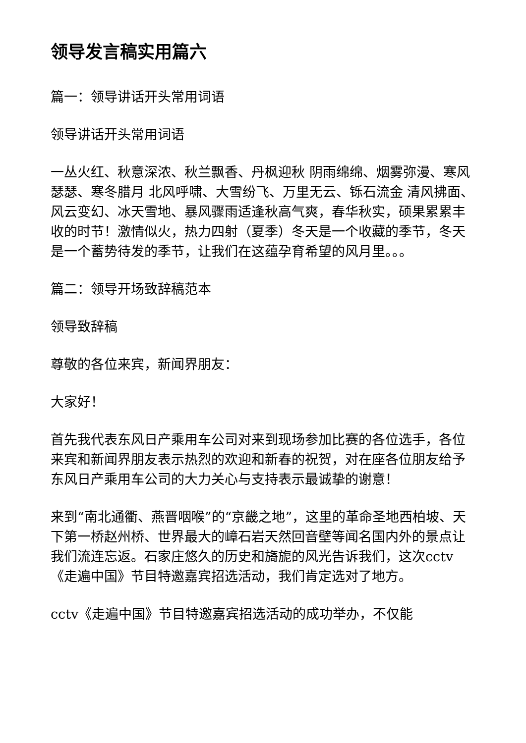领导发言稿实用篇六
篇一：领导讲话开头常用词语
领导讲话开头常用词语
一丛火红、秋意深浓、秋兰飘香、丹枫迎秋 阴雨绵绵、烟雾弥漫、寒风瑟瑟、寒冬腊月 北风呼啸、大雪纷飞、万里无云、铄石流金 清风拂面、风云变幻、冰天雪地、暴风骤雨适逢秋高气爽，春华秋实，硕果累累丰收的时节！激情似火，热力四射（夏季）冬天是一个收藏的季节，冬天是一个蓄势待发的季节，让我们在这蕴孕育希望的风月里。。。
篇二：领导开场致辞稿范本
领导致辞稿
尊敬的各位来宾，新闻界朋友：
大家好！
首先我代表东风日产乘用车公司对来到现场参加比赛的各位选手，各位来宾和新闻界朋友表示热烈的欢迎和新春的祝贺，对在座各位朋友给予东风日产乘用车公司的大力关心与支持表示最诚挚的谢意！
来到“南北通衢、燕晋咽喉”的“京畿之地”，这里的革命圣地西柏坡、天下第一桥赵州桥、世界最大的嶂石岩天然回音壁等闻名国内外的景点让我们流连忘返。石家庄悠久的历史和旖旎的风光告诉我们，这次cctv《走遍中国》节目特邀嘉宾招选活动，我们肯定选对了地方。
cctv《走遍中国》节目特邀嘉宾招选活动的成功举办，不仅能